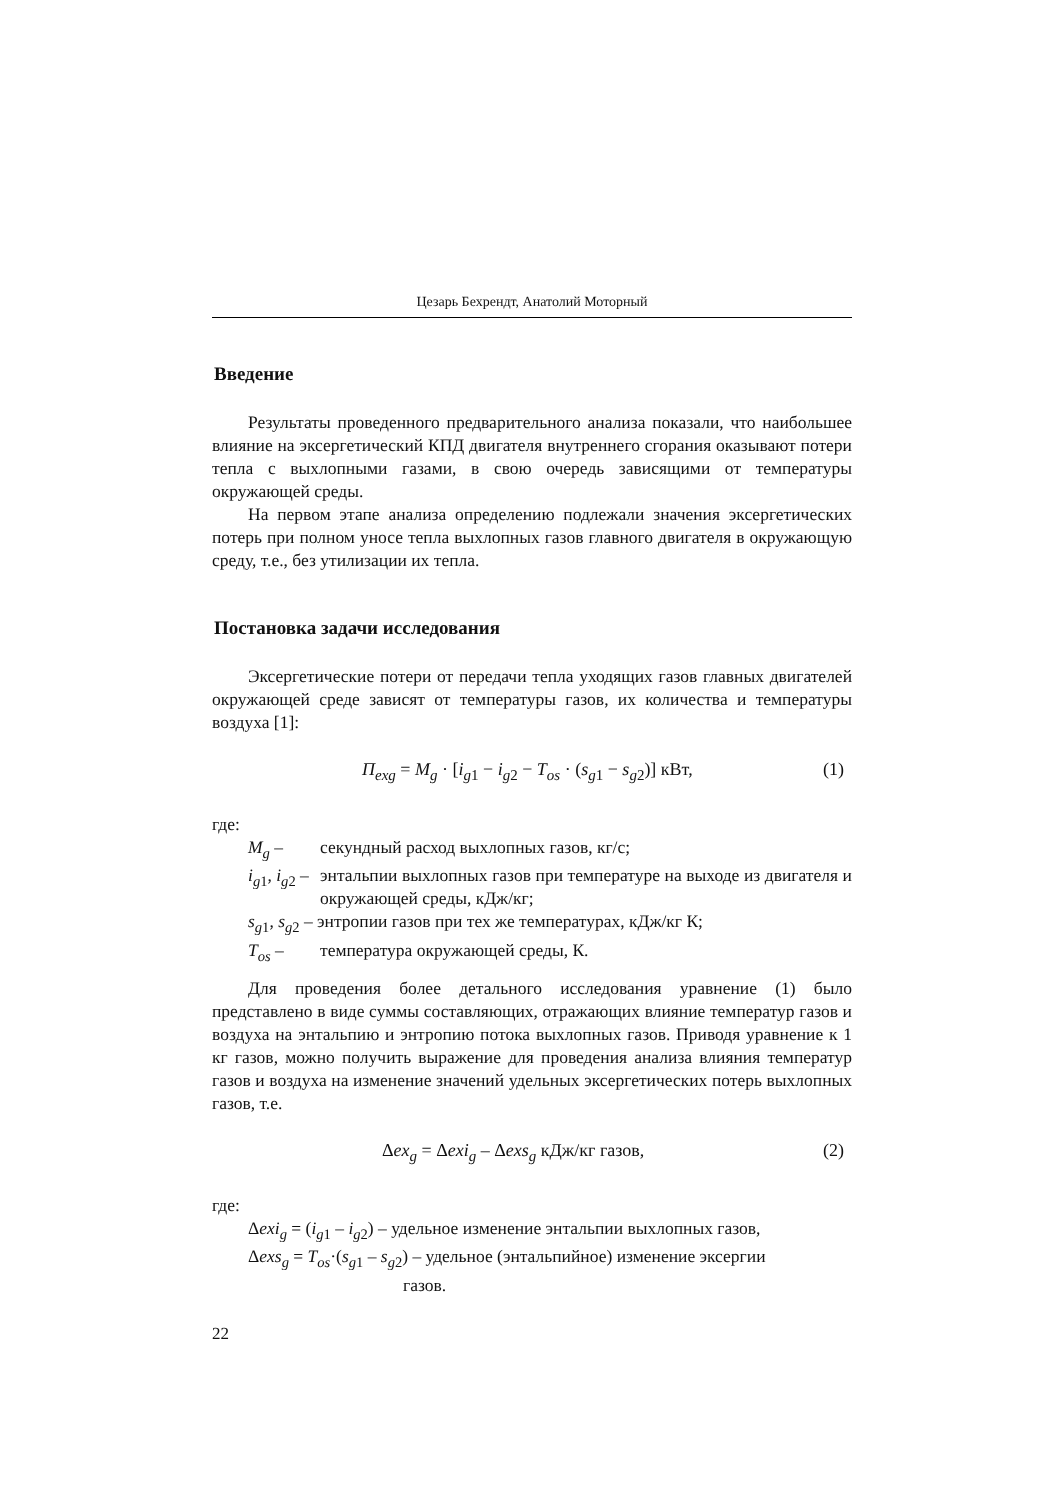Цезарь Бехрендт, Анатолий Моторный
Введение
Результаты проведенного предварительного анализа показали, что наибольшее влияние на эксергетический КПД двигателя внутреннего сгорания оказывают потери тепла с выхлопными газами, в свою очередь зависящими от температуры окружающей среды.
На первом этапе анализа определению подлежали значения эксерге­тических потерь при полном уносе тепла выхлопных газов главного двигателя в окружающую среду, т.е., без утилизации их тепла.
Постановка задачи исследования
Эксергетические потери от передачи тепла уходящих газов главных двигателей окружающей среде зависят от температуры газов, их количества и температуры воздуха [1]:
П<sub>exg</sub> = M<sub>g</sub> · [i<sub>g</sub><sub>1</sub> − i<sub>g</sub><sub>2</sub> − T<sub>os</sub> · (s<sub>g</sub><sub>1</sub> − s<sub>g</sub><sub>2</sub>)] кВт, (1)
где:
M<sub>g</sub> – секундный расход выхлопных газов, кг/с;
i<sub>g</sub><sub>1</sub>, i<sub>g</sub><sub>2</sub> – энтальпии выхлопных газов при температуре на выходе из двигателя и окружающей среды, кДж/кг;
s<sub>g</sub><sub>1</sub>, s<sub>g</sub><sub>2</sub> – энтропии газов при тех же температурах, кДж/кг К;
T<sub>os</sub> – температура окружающей среды, К.
Для проведения более детального исследования уравнение (1) было представлено в виде суммы составляющих, отражающих влияние температур газов и воздуха на энтальпию и энтропию потока выхлопных газов. Приводя уравнение к 1 кг газов, можно получить выражение для проведения анализа влияния температур газов и воздуха на изменение значений удельных эксергетических потерь выхлопных газов, т.е.
Δex<sub>g</sub> = Δexi<sub>g</sub> – Δexs<sub>g</sub> кДж/кг газов, (2)
где:
Δexi<sub>g</sub> = (i<sub>g</sub><sub>1</sub> – i<sub>g</sub><sub>2</sub>) – удельное изменение энтальпии выхлопных газов,
Δexs<sub>g</sub> = T<sub>os</sub>·(s<sub>g</sub><sub>1</sub> – s<sub>g</sub><sub>2</sub>) – удельное (энтальпийное) изменение эксергии
газов.
22